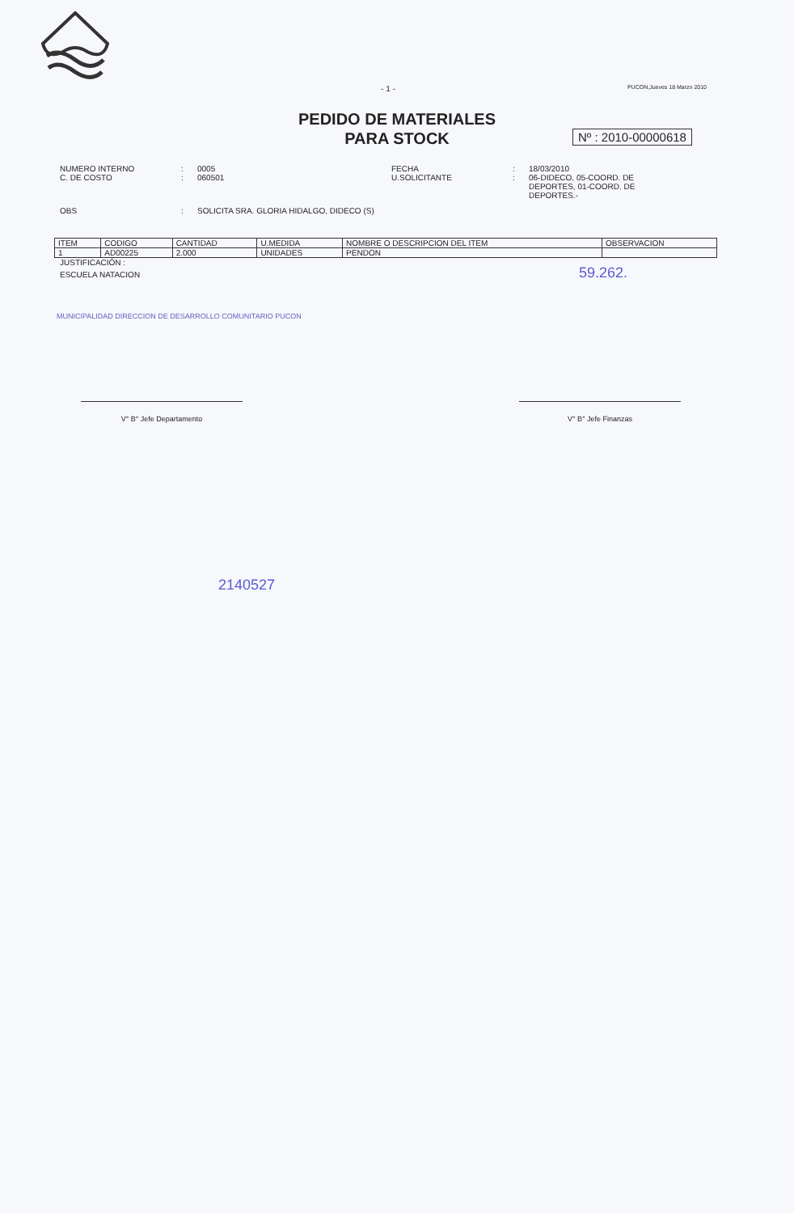- 1 -
PUCON,Jueves 18 Marzo 2010
PEDIDO DE MATERIALES
PARA STOCK
Nº : 2010-00000618
NUMERO INTERNO
:
0005
FECHA
:
18/03/2010
C. DE COSTO
:
060501
U.SOLICITANTE
:
06-DIDECO, 05-COORD. DE DEPORTES, 01-COORD. DE DEPORTES.-
OBS
:
SOLICITA SRA. GLORIA HIDALGO, DIDECO (S)
| ITEM | CODIGO | CANTIDAD | U.MEDIDA | NOMBRE O DESCRIPCION DEL ITEM | OBSERVACION |
| --- | --- | --- | --- | --- | --- |
| 1 | AD00225 | 2.000 | UNIDADES | PENDON | |
JUSTIFICACIÓN :
ESCUELA NATACION 59.262.
MUNICIPALIDAD DIRECCION DE DESARROLLO COMUNITARIO PUCON
V° B° Jefe Departamento V° B° Jefe Finanzas
2140527